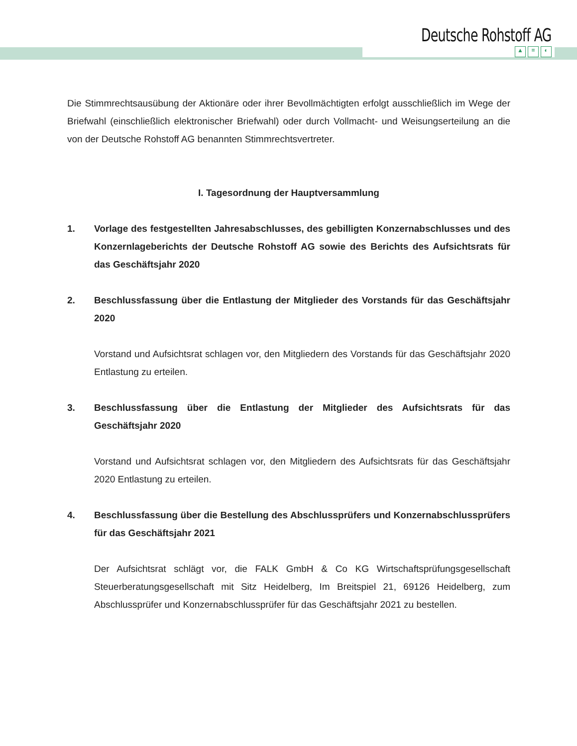Deutsche Rohstoff AG
▲ ≡ ◐
Die Stimmrechtsausübung der Aktionäre oder ihrer Bevollmächtigten erfolgt ausschließlich im Wege der Briefwahl (einschließlich elektronischer Briefwahl) oder durch Vollmacht- und Weisungserteilung an die von der Deutsche Rohstoff AG benannten Stimmrechtsvertreter.
I. Tagesordnung der Hauptversammlung
1. Vorlage des festgestellten Jahresabschlusses, des gebilligten Konzernabschlusses und des Konzernlageberichts der Deutsche Rohstoff AG sowie des Berichts des Aufsichtsrats für das Geschäftsjahr 2020
2. Beschlussfassung über die Entlastung der Mitglieder des Vorstands für das Geschäftsjahr 2020
Vorstand und Aufsichtsrat schlagen vor, den Mitgliedern des Vorstands für das Geschäftsjahr 2020 Entlastung zu erteilen.
3. Beschlussfassung über die Entlastung der Mitglieder des Aufsichtsrats für das Geschäftsjahr 2020
Vorstand und Aufsichtsrat schlagen vor, den Mitgliedern des Aufsichtsrats für das Geschäftsjahr 2020 Entlastung zu erteilen.
4. Beschlussfassung über die Bestellung des Abschlussprüfers und Konzern­abschlussprüfers für das Geschäftsjahr 2021
Der Aufsichtsrat schlägt vor, die FALK GmbH & Co KG Wirtschaftsprüfungsgesellschaft Steuerberatungsgesellschaft mit Sitz Heidelberg, Im Breitspiel 21, 69126 Heidelberg, zum Abschlussprüfer und Konzernabschlussprüfer für das Geschäftsjahr 2021 zu bestellen.